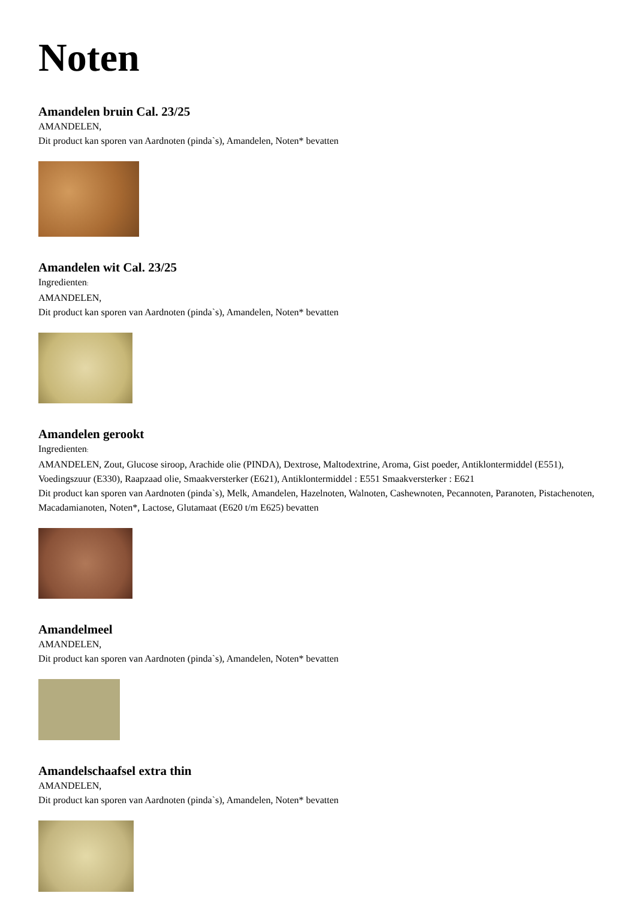Noten
Amandelen bruin Cal. 23/25
AMANDELEN,
Dit product kan sporen van Aardnoten (pinda`s), Amandelen, Noten* bevatten
Amandelen wit Cal. 23/25
Ingredienten:
AMANDELEN,
Dit product kan sporen van Aardnoten (pinda`s), Amandelen, Noten* bevatten
Amandelen gerookt
Ingredienten:
AMANDELEN, Zout, Glucose siroop, Arachide olie (PINDA), Dextrose, Maltodextrine, Aroma, Gist poeder, Antiklontermiddel (E551), Voedingszuur (E330), Raapzaad olie, Smaakversterker (E621), Antiklontermiddel : E551 Smaakversterker : E621
Dit product kan sporen van Aardnoten (pinda`s), Melk, Amandelen, Hazelnoten, Walnoten, Cashewnoten, Pecannoten, Paranoten, Pistachenoten, Macadamianoten, Noten*, Lactose, Glutamaat (E620 t/m E625) bevatten
Amandelmeel
AMANDELEN,
Dit product kan sporen van Aardnoten (pinda`s), Amandelen, Noten* bevatten
Amandelschaafsel extra thin
AMANDELEN,
Dit product kan sporen van Aardnoten (pinda`s), Amandelen, Noten* bevatten